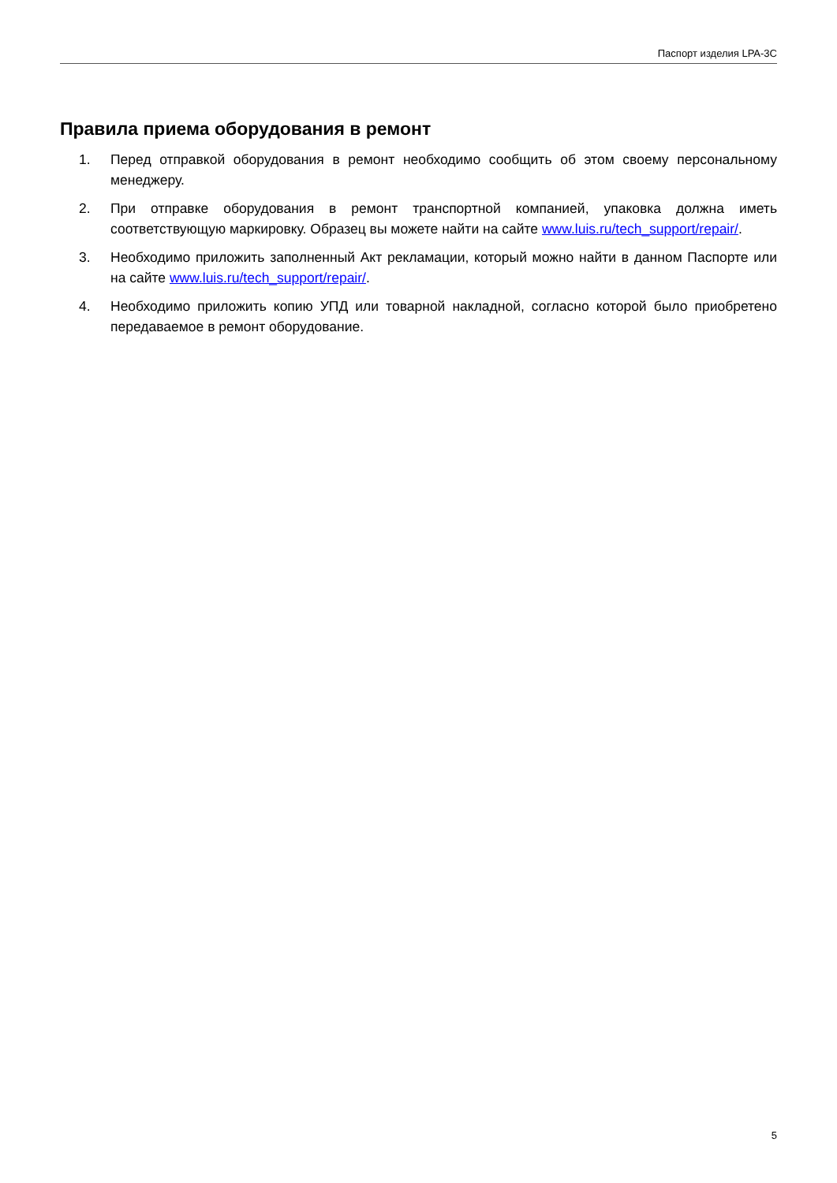Паспорт изделия LPA-3C
Правила приема оборудования в ремонт
1. Перед отправкой оборудования в ремонт необходимо сообщить об этом своему персональному менеджеру.
2. При отправке оборудования в ремонт транспортной компанией, упаковка должна иметь соответствующую маркировку. Образец вы можете найти на сайте www.luis.ru/tech_support/repair/.
3. Необходимо приложить заполненный Акт рекламации, который можно найти в данном Паспорте или на сайте www.luis.ru/tech_support/repair/.
4. Необходимо приложить копию УПД или товарной накладной, согласно которой было приобретено передаваемое в ремонт оборудование.
5